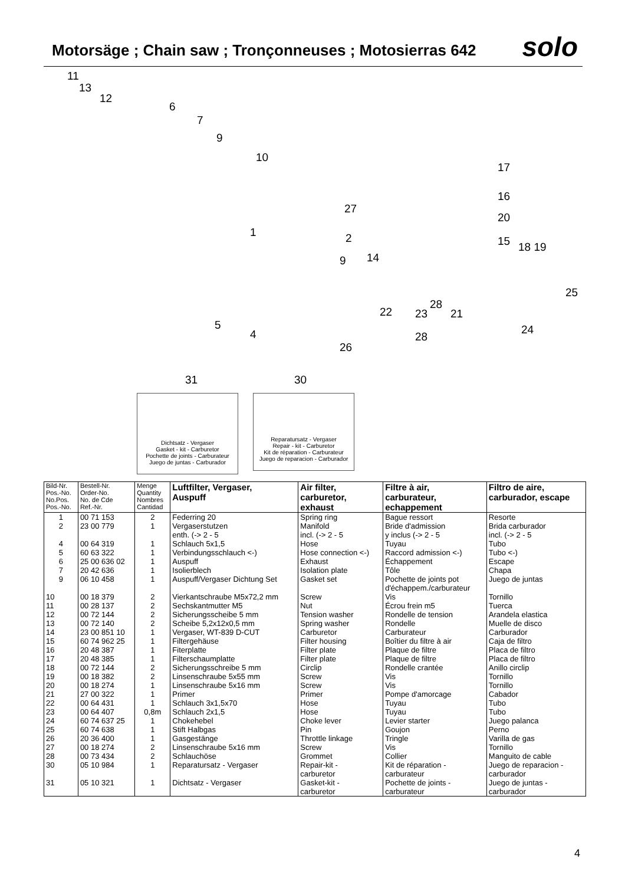Motorsäge ; Chain saw ; Tronçonneuses ; Motosierras 642
solo
11
13
12
6
7
9
10
17
16
27
20
1 2 15 18 19
14 9
25
28
22 23 21
5
4 24
28
26
31 30
Dichtsatz - Vergaser
Gasket - kit - Carburetor
Pochette de joints - Carburateur
Juego de juntas - Carburador
Reparatursatz - Vergaser
Repair - kit - Carburetor
Kit de réparation - Carburateur
Juego de reparacion - Carburador
| Bild-Nr. Pos.-No. No.Pos. Pos.-No. | Bestell-Nr. Order-No. No. de Cde Ref.-Nr. | Menge Quantity Nombres Cantidad | Luftfilter, Vergaser, Auspuff | Air filter, carburetor, exhaust | Filtre à air, carburateur, echappement | Filtro de aire, carburador, escape |
| --- | --- | --- | --- | --- | --- | --- |
| 1 | 00 71 153 | 2 | Federring 20 | Spring ring | Bague ressort | Resorte |
| 2 | 23 00 779 | 1 | Vergaserstutzen enth. (-> 2 - 5 | Manifold incl. (-> 2 - 5 | Bride d'admission y inclus (-> 2 - 5 | Brida carburador incl. (-> 2 - 5 |
| 4 | 00 64 319 | 1 | Schlauch 5x1,5 | Hose | Tuyau | Tubo |
| 5 | 60 63 322 | 1 | Verbindungsschlauch <-) | Hose connection <-) | Raccord admission <-) | Tubo <-) |
| 6 | 25 00 636 02 | 1 | Auspuff | Exhaust | Échappement | Escape |
| 7 | 20 42 636 | 1 | Isolierblech | Isolation plate | Tôle | Chapa |
| 9 | 06 10 458 | 1 | Auspuff/Vergaser Dichtung Set | Gasket set | Pochette de joints pot d'échappem./carburateur | Juego de juntas |
| 10 | 00 18 379 | 2 | Vierkantschraube M5x72,2 mm | Screw | Vis | Tornillo |
| 11 | 00 28 137 | 2 | Sechskantmutter M5 | Nut | Écrou frein m5 | Tuerca |
| 12 | 00 72 144 | 2 | Sicherungsscheibe 5 mm | Tension washer | Rondelle de tension | Arandela elastica |
| 13 | 00 72 140 | 2 | Scheibe 5,2x12x0,5 mm | Spring washer | Rondelle | Muelle de disco |
| 14 | 23 00 851 10 | 1 | Vergaser, WT-839 D-CUT | Carburetor | Carburateur | Carburador |
| 15 | 60 74 962 25 | 1 | Filtergehäuse | Filter housing | Boîtier du filtre à air | Caja de filtro |
| 16 | 20 48 387 | 1 | Fiterplatte | Filter plate | Plaque de filtre | Placa de filtro |
| 17 | 20 48 385 | 1 | Filterschaumplatte | Filter plate | Plaque de filtre | Placa de filtro |
| 18 | 00 72 144 | 2 | Sicherungsschreibe 5 mm | Circlip | Rondelle crantée | Anillo circlip |
| 19 | 00 18 382 | 2 | Linsenschraube 5x55 mm | Screw | Vis | Tornillo |
| 20 | 00 18 274 | 1 | Linsenschraube 5x16 mm | Screw | Vis | Tornillo |
| 21 | 27 00 322 | 1 | Primer | Primer | Pompe d'amorcage | Cabador |
| 22 | 00 64 431 | 1 | Schlauch 3x1,5x70 | Hose | Tuyau | Tubo |
| 23 | 00 64 407 | 0,8m | Schlauch 2x1,5 | Hose | Tuyau | Tubo |
| 24 | 60 74 637 25 | 1 | Chokehebel | Choke lever | Levier starter | Juego palanca |
| 25 | 60 74 638 | 1 | Stift Halbgas | Pin | Goujon | Perno |
| 26 | 20 36 400 | 1 | Gasgestänge | Throttle linkage | Tringle | Varilla de gas |
| 27 | 00 18 274 | 2 | Linsenschraube 5x16 mm | Screw | Vis | Tornillo |
| 28 | 00 73 434 | 2 | Schlauchöse | Grommet | Collier | Manguito de cable |
| 30 | 05 10 984 | 1 | Reparatursatz - Vergaser | Repair-kit - carburetor | Kit de réparation - carburateur | Juego de reparacion - carburador |
| 31 | 05 10 321 | 1 | Dichtsatz - Vergaser | Gasket-kit - carburetor | Pochette de joints - carburateur | Juego de juntas - carburador |
4